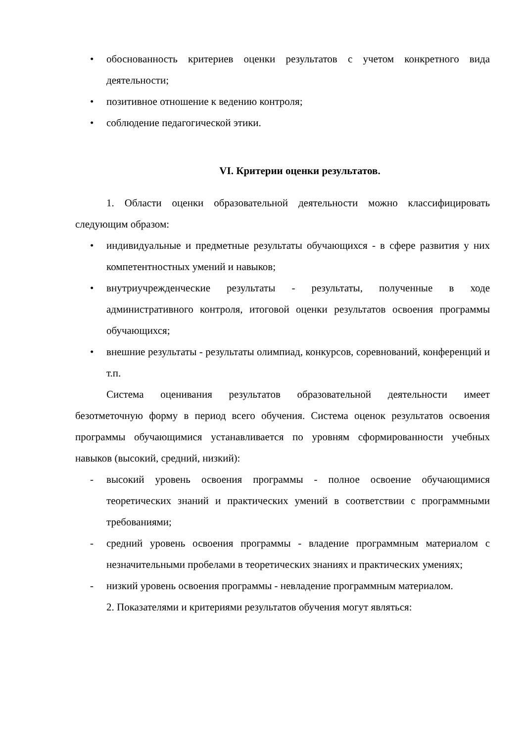• обоснованность критериев оценки результатов с учетом конкретного вида деятельности;
• позитивное отношение к ведению контроля;
• соблюдение педагогической этики.
VI. Критерии оценки результатов.
1. Области оценки образовательной деятельности можно классифицировать следующим образом:
• индивидуальные и предметные результаты обучающихся - в сфере развития у них компетентностных умений и навыков;
• внутриучрежденческие результаты - результаты, полученные в ходе административного контроля, итоговой оценки результатов освоения программы обучающихся;
• внешние результаты - результаты олимпиад, конкурсов, соревнований, конференций и т.п.
Система оценивания результатов образовательной деятельности имеет безотметочную форму в период всего обучения. Система оценок результатов освоения программы обучающимися устанавливается по уровням сформированности учебных навыков (высокий, средний, низкий):
- высокий уровень освоения программы - полное освоение обучающимися теоретических знаний и практических умений в соответствии с программными требованиями;
- средний уровень освоения программы - владение программным материалом с незначительными пробелами в теоретических знаниях и практических умениях;
- низкий уровень освоения программы - невладение программным материалом.
2. Показателями и критериями результатов обучения могут являться: